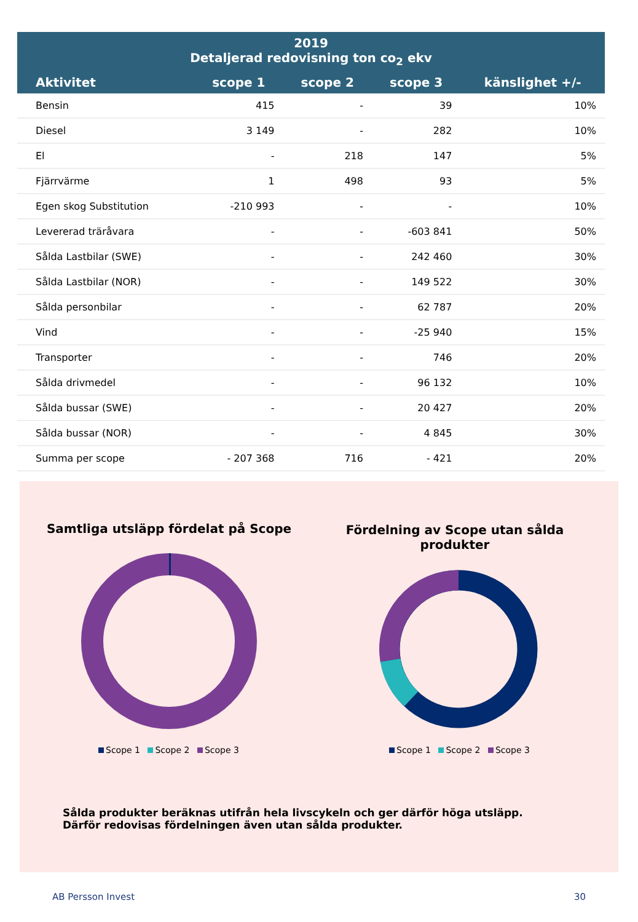| 2019 Detaljerad redovisning ton co<sub>2</sub> ekv | | | | |
| --- | --- | --- | --- | --- |
| Aktivitet | scope 1 | scope 2 | scope 3 | känslighet +/- |
| Bensin | 415 | - | 39 | 10% |
| Diesel | 3 149 | - | 282 | 10% |
| El | - | 218 | 147 | 5% |
| Fjärrvärme | 1 | 498 | 93 | 5% |
| Egen skog Substitution | -210 993 | - | - | 10% |
| Levererad träråvara | - | - | -603 841 | 50% |
| Sålda Lastbilar (SWE) | - | - | 242 460 | 30% |
| Sålda Lastbilar (NOR) | - | - | 149 522 | 30% |
| Sålda personbilar | - | - | 62 787 | 20% |
| Vind | - | - | -25 940 | 15% |
| Transporter | - | - | 746 | 20% |
| Sålda drivmedel | - | - | 96 132 | 10% |
| Sålda bussar (SWE) | - | - | 20 427 | 20% |
| Sålda bussar (NOR) | - | - | 4 845 | 30% |
| Summa per scope | - 207 368 | 716 | - 421 | 20% |
Samtliga utsläpp fördelat på Scope
Fördelning av Scope utan sålda produkter
Scope 1 Scope 2 Scope 3 Scope 1 Scope 2 Scope 3
Sålda produkter beräknas utifrån hela livscykeln och ger därför höga utsläpp. Därför redovisas fördelningen även utan sålda produkter.
AB Persson Invest 30